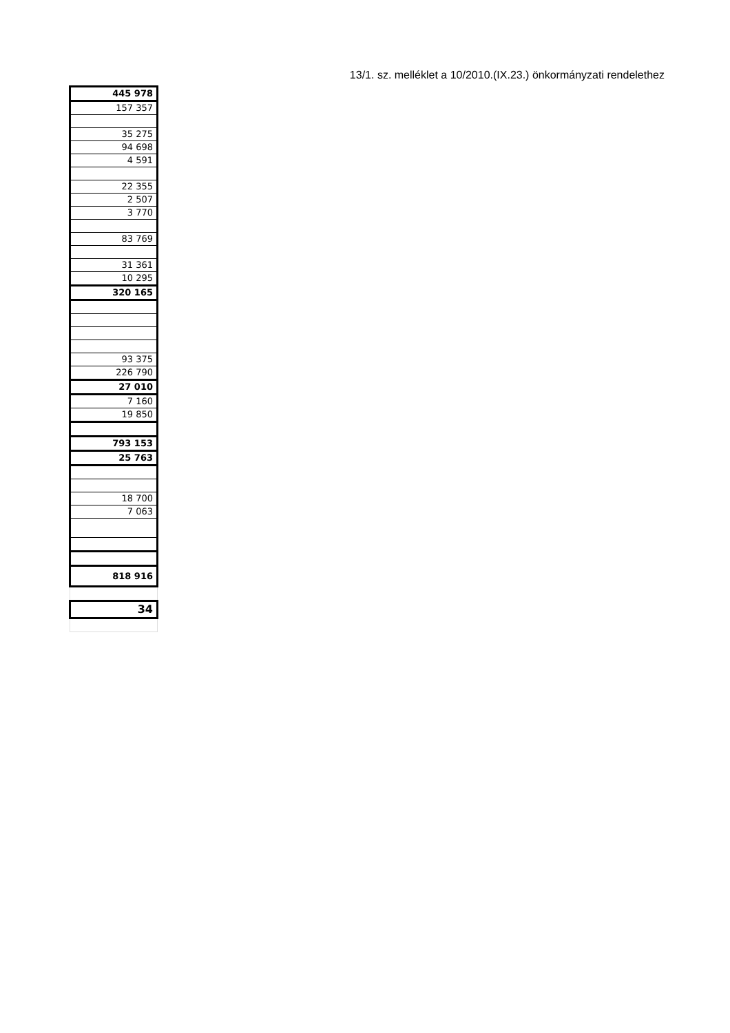13/1. sz. melléklet a 10/2010.(IX.23.) önkormányzati rendelethez
| 445 978 |
| 157 357 |
| 35 275 |
| 94 698 |
| 4 591 |
| 22 355 |
| 2 507 |
| 3 770 |
| 83 769 |
| 31 361 |
| 10 295 |
| 320 165 |
| 93 375 |
| 226 790 |
| 27 010 |
| 7 160 |
| 19 850 |
| 793 153 |
| 25 763 |
| 18 700 |
| 7 063 |
| 818 916 |
| 34 |